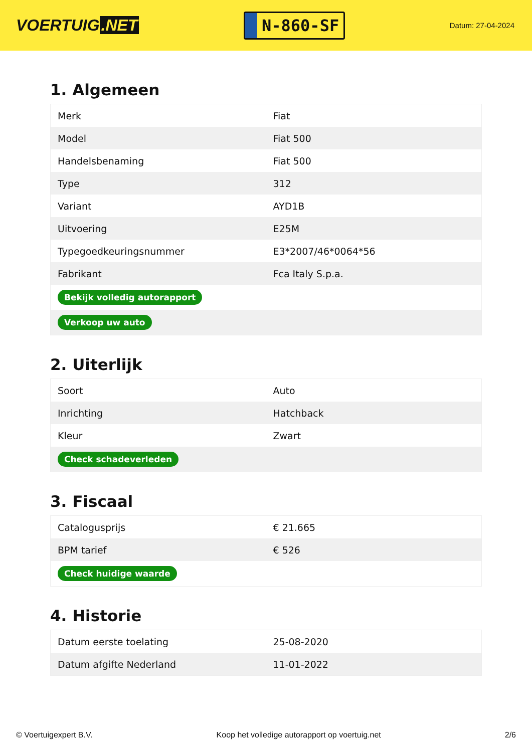VOERTUIG.NET
N-860-SF
Datum: 27-04-2024
1. Algemeen
| Merk | Fiat |
| Model | Fiat 500 |
| Handelsbenaming | Fiat 500 |
| Type | 312 |
| Variant | AYD1B |
| Uitvoering | E25M |
| Typegoedkeuringsnummer | E3*2007/46*0064*56 |
| Fabrikant | Fca Italy S.p.a. |
| Bekijk volledig autorapport | |
| Verkoop uw auto | |
2. Uiterlijk
| Soort | Auto |
| Inrichting | Hatchback |
| Kleur | Zwart |
| Check schadeverleden | |
3. Fiscaal
| Catalogusprijs | € 21.665 |
| BPM tarief | € 526 |
| Check huidige waarde | |
4. Historie
| Datum eerste toelating | 25-08-2020 |
| Datum afgifte Nederland | 11-01-2022 |
© Voertuigexpert B.V. Koop het volledige autorapport op voertuig.net 2/6